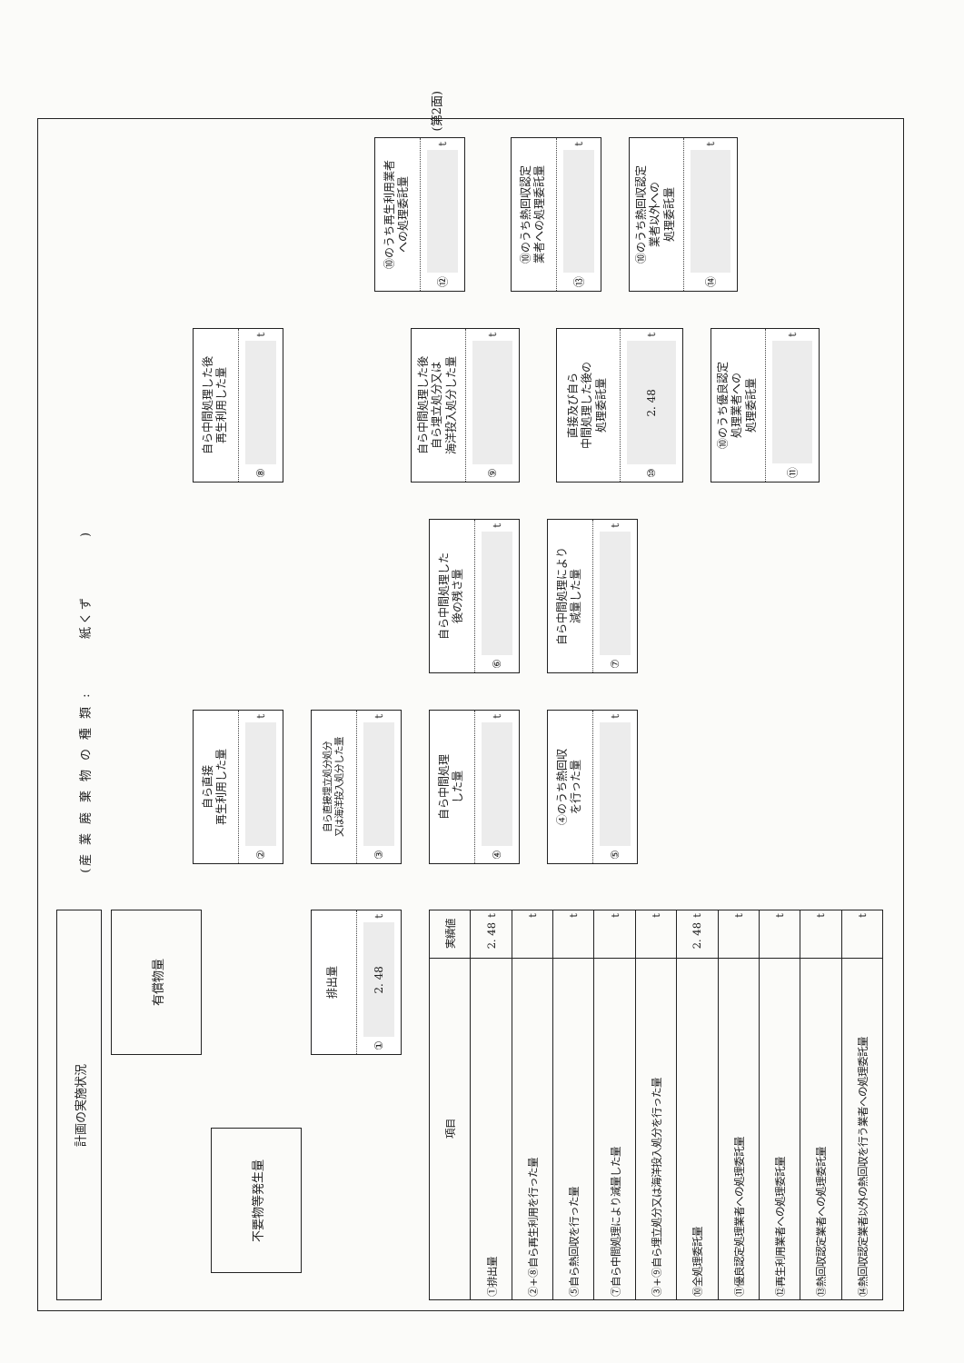(第2面)
計画の実施状況
(産 業 廃 棄 物 の 種 類 : 紙くず )
有償物量
不要物等発生量
排出量
① 2. 48 t
自ら直接
再生利用した量
② t
自ら直接埋立処分処分
又は海洋投入処分した量
③ t
自ら中間処理
した量
④ t
④のうち熱回収
を行った量
⑤ t
自ら中間処理した
後の残さ量
⑥ t
自ら中間処理により
減量した量
⑦ t
自ら中間処理した後
再生利用した量
⑧ t
自ら中間処理した後
自ら埋立処分又は
海洋投入処分した量
⑨ t
直接及び自ら
中間処理した後の
処理委託量
⑩ 2. 48 t
⑩のうち優良認定
処理業者への
処理委託量
⑪ t
⑩のうち再生利用業者
への処理委託量
⑫ t
⑩のうち熱回収認定
業者への処理委託量
⑬ t
⑩のうち熱回収認定
業者以外への
処理委託量
⑭ t
| 項目 | 実績値 |
| --- | --- |
| ①排出量 | 2. 48 t |
| ②+⑧自ら再生利用を行った量 | t |
| ⑤自ら熱回収を行った量 | t |
| ⑦自ら中間処理により減量した量 | t |
| ③+⑨自ら埋立処分又は海洋投入処分を行った量 | t |
| ⑩全処理委託量 | 2. 48 t |
| ⑪優良認定処理業者への処理委託量 | t |
| ⑫再生利用業者への処理委託量 | t |
| ⑬熱回収認定業者への処理委託量 | t |
| ⑭熱回収認定業者以外の熱回収を行う業者への処理委託量 | t |